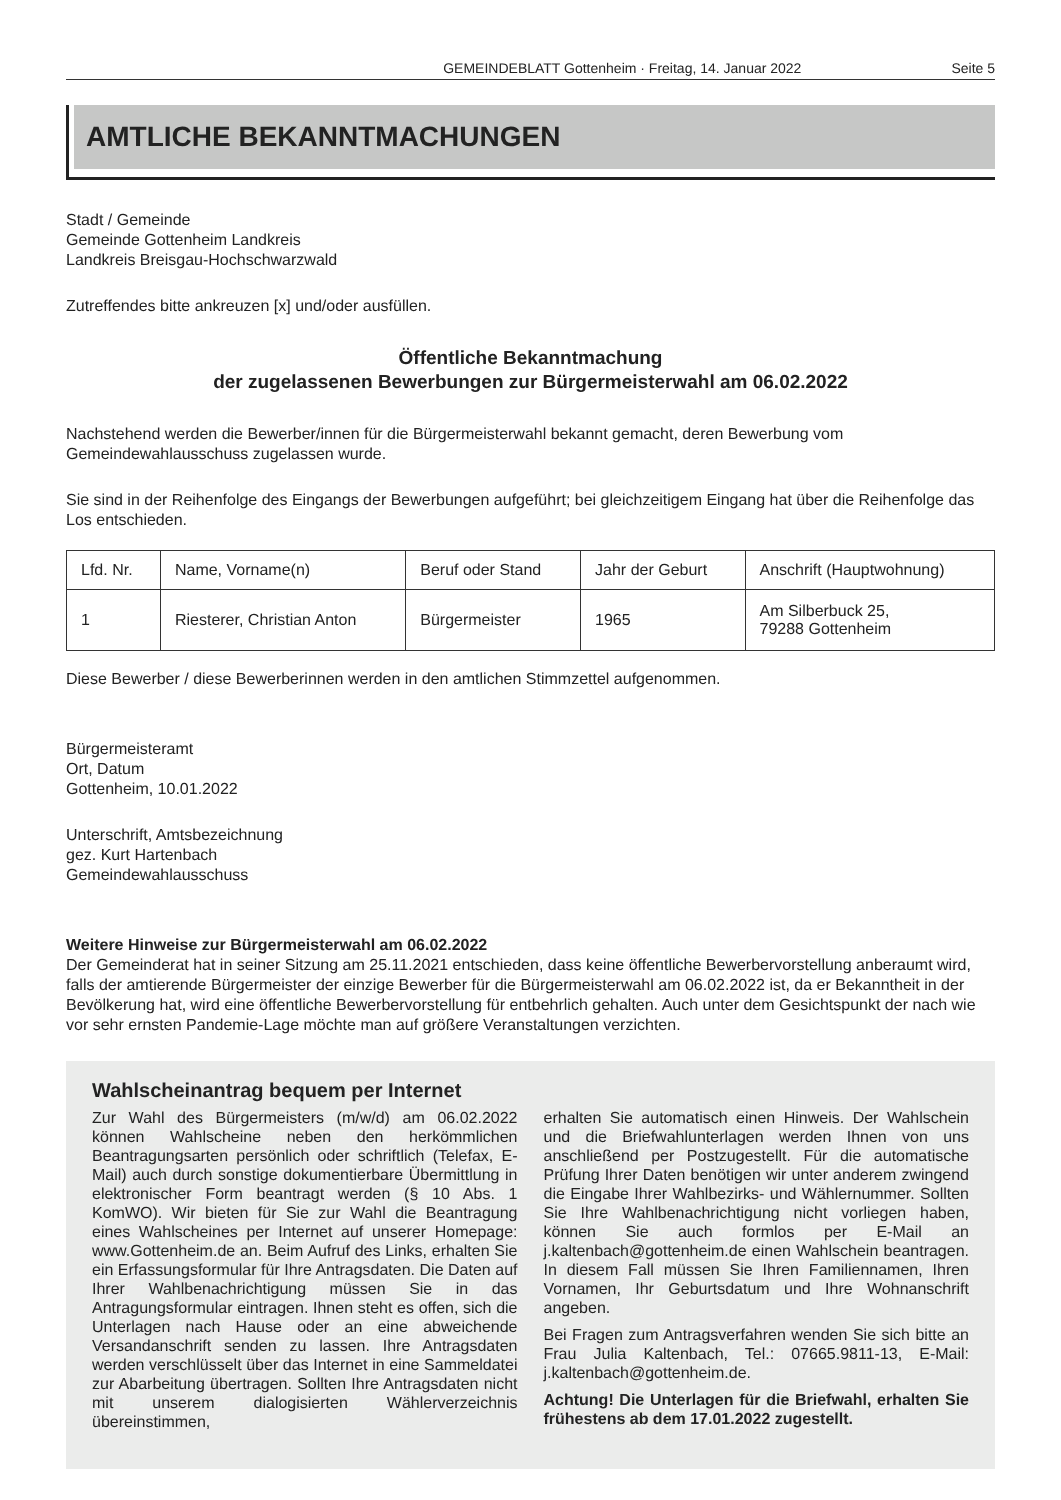GEMEINDEBLATT Gottenheim · Freitag, 14. Januar 2022 Seite 5
AMTLICHE BEKANNTMACHUNGEN
Stadt / Gemeinde
Gemeinde Gottenheim Landkreis
Landkreis Breisgau-Hochschwarzwald
Zutreffendes bitte ankreuzen [x] und/oder ausfüllen.
Öffentliche Bekanntmachung
der zugelassenen Bewerbungen zur Bürgermeisterwahl am 06.02.2022
Nachstehend werden die Bewerber/innen für die Bürgermeisterwahl bekannt gemacht, deren Bewerbung vom Gemeindewahlausschuss zugelassen wurde.
Sie sind in der Reihenfolge des Eingangs der Bewerbungen aufgeführt; bei gleichzeitigem Eingang hat über die Reihenfolge das Los entschieden.
| Lfd. Nr. | Name, Vorname(n) | Beruf oder Stand | Jahr der Geburt | Anschrift (Hauptwohnung) |
| --- | --- | --- | --- | --- |
| 1 | Riesterer, Christian Anton | Bürgermeister | 1965 | Am Silberbuck 25, 79288 Gottenheim |
Diese Bewerber / diese Bewerberinnen werden in den amtlichen Stimmzettel aufgenommen.
Bürgermeisteramt
Ort, Datum
Gottenheim, 10.01.2022
Unterschrift, Amtsbezeichnung
gez. Kurt Hartenbach
Gemeindewahlausschuss
Weitere Hinweise zur Bürgermeisterwahl am 06.02.2022
Der Gemeinderat hat in seiner Sitzung am 25.11.2021 entschieden, dass keine öffentliche Bewerbervorstellung anberaumt wird, falls der amtierende Bürgermeister der einzige Bewerber für die Bürgermeisterwahl am 06.02.2022 ist, da er Bekanntheit in der Bevölkerung hat, wird eine öffentliche Bewerbervorstellung für entbehrlich gehalten. Auch unter dem Gesichtspunkt der nach wie vor sehr ernsten Pandemie-Lage möchte man auf größere Veranstaltungen verzichten.
Wahlscheinantrag bequem per Internet
Zur Wahl des Bürgermeisters (m/w/d) am 06.02.2022 können Wahlscheine neben den herkömmlichen Beantragungsarten persönlich oder schriftlich (Telefax, E-Mail) auch durch sonstige dokumentierbare Übermittlung in elektronischer Form beantragt werden (§ 10 Abs. 1 KomWO). Wir bieten für Sie zur Wahl die Beantragung eines Wahlscheines per Internet auf unserer Homepage: www.Gottenheim.de an. Beim Aufruf des Links, erhalten Sie ein Erfassungsformular für Ihre Antragsdaten. Die Daten auf Ihrer Wahlbenachrichtigung müssen Sie in das Antragungsformular eintragen. Ihnen steht es offen, sich die Unterlagen nach Hause oder an eine abweichende Versandanschrift senden zu lassen. Ihre Antragsdaten werden verschlüsselt über das Internet in eine Sammeldatei zur Abarbeitung übertragen. Sollten Ihre Antragsdaten nicht mit unserem dialogisierten Wählerverzeichnis übereinstimmen,
erhalten Sie automatisch einen Hinweis. Der Wahlschein und die Briefwahlunterlagen werden Ihnen von uns anschließend per Postzugestellt. Für die automatische Prüfung Ihrer Daten benötigen wir unter anderem zwingend die Eingabe Ihrer Wahlbezirks- und Wählernummer. Sollten Sie Ihre Wahlbenachrichtigung nicht vorliegen haben, können Sie auch formlos per E-Mail an j.kaltenbach@gottenheim.de einen Wahlschein beantragen. In diesem Fall müssen Sie Ihren Familiennamen, Ihren Vornamen, Ihr Geburtsdatum und Ihre Wohnanschrift angeben.
Bei Fragen zum Antragsverfahren wenden Sie sich bitte an Frau Julia Kaltenbach, Tel.: 07665.9811-13, E-Mail: j.kaltenbach@gottenheim.de.
Achtung! Die Unterlagen für die Briefwahl, erhalten Sie frühestens ab dem 17.01.2022 zugestellt.